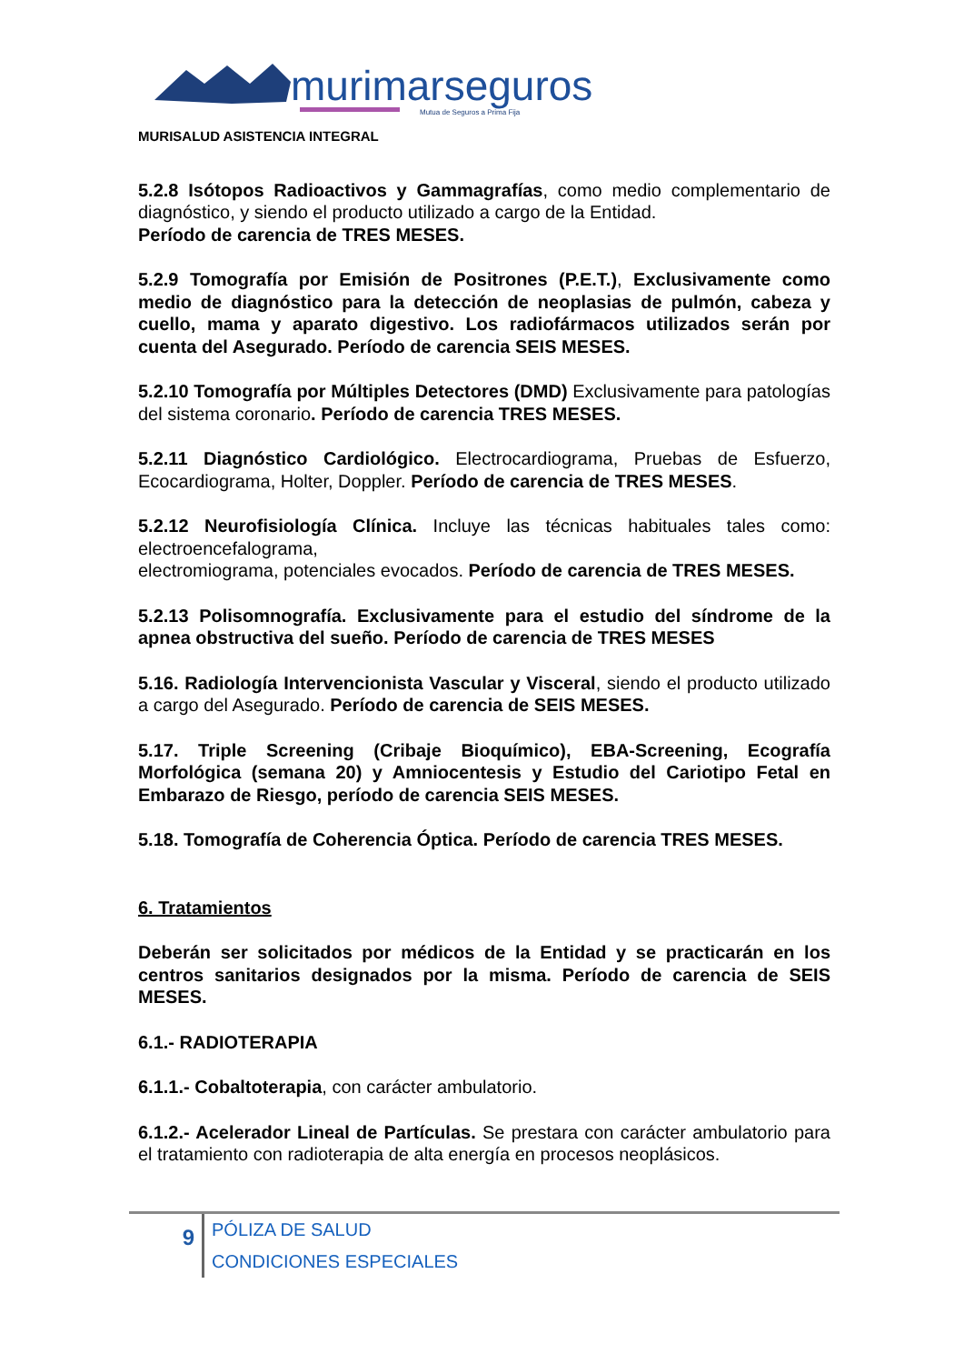murimarseguros
Mutua de Seguros a Prima Fija
MURISALUD ASISTENCIA INTEGRAL
5.2.8 Isótopos Radioactivos y Gammagrafías, como medio complementario de diagnóstico, y siendo el producto utilizado a cargo de la Entidad.
Período de carencia de TRES MESES.
5.2.9 Tomografía por Emisión de Positrones (P.E.T.), Exclusivamente como medio de diagnóstico para la detección de neoplasias de pulmón, cabeza y cuello, mama y aparato digestivo. Los radiofármacos utilizados serán por cuenta del Asegurado. Período de carencia SEIS MESES.
5.2.10 Tomografía por Múltiples Detectores (DMD) Exclusivamente para patologías del sistema coronario. Período de carencia TRES MESES.
5.2.11 Diagnóstico Cardiológico. Electrocardiograma, Pruebas de Esfuerzo, Ecocardiograma, Holter, Doppler. Período de carencia de TRES MESES.
5.2.12 Neurofisiología Clínica. Incluye las técnicas habituales tales como: electroencefalograma,
electromiograma, potenciales evocados. Período de carencia de TRES MESES.
5.2.13 Polisomnografía. Exclusivamente para el estudio del síndrome de la apnea obstructiva del sueño. Período de carencia de TRES MESES
5.16. Radiología Intervencionista Vascular y Visceral, siendo el producto utilizado a cargo del Asegurado. Período de carencia de SEIS MESES.
5.17. Triple Screening (Cribaje Bioquímico), EBA-Screening, Ecografía Morfológica (semana 20) y Amniocentesis y Estudio del Cariotipo Fetal en Embarazo de Riesgo, período de carencia SEIS MESES.
5.18. Tomografía de Coherencia Óptica. Período de carencia TRES MESES.
6. Tratamientos
Deberán ser solicitados por médicos de la Entidad y se practicarán en los centros sanitarios designados por la misma. Período de carencia de SEIS MESES.
6.1.- RADIOTERAPIA
6.1.1.- Cobaltoterapia, con carácter ambulatorio.
6.1.2.- Acelerador Lineal de Partículas. Se prestara con carácter ambulatorio para el tratamiento con radioterapia de alta energía en procesos neoplásicos.
9
PÓLIZA DE SALUD
CONDICIONES ESPECIALES